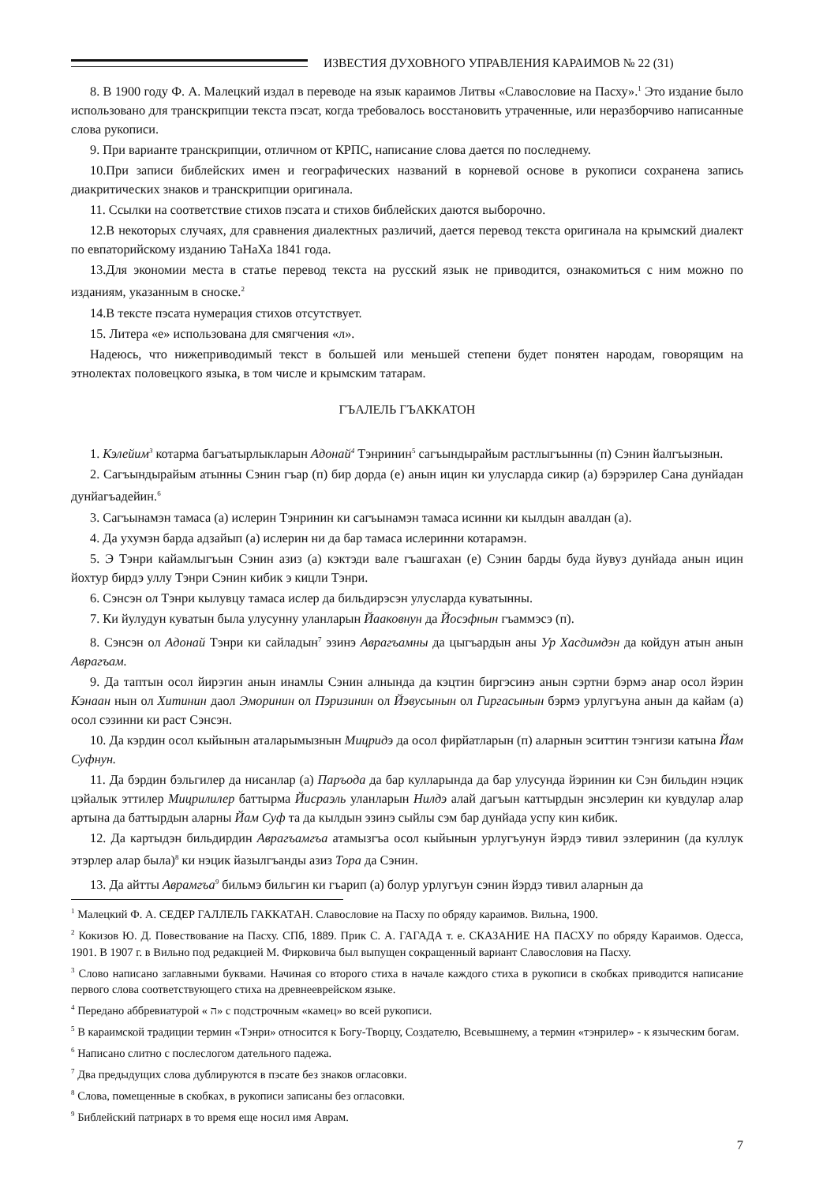ИЗВЕСТИЯ ДУХОВНОГО УПРАВЛЕНИЯ КАРАИМОВ № 22 (31)
8. В 1900 году Ф. А. Малецкий издал в переводе на язык караимов Литвы «Славословие на Пасху».<sup>1</sup> Это издание было использовано для транскрипции текста пэсат, когда требовалось восстановить утраченные, или неразборчиво написанные слова рукописи.
9. При варианте транскрипции, отличном от КРПС, написание слова дается по последнему.
10.При записи библейских имен и географических названий в корневой основе в рукописи сохранена запись диакритических знаков и транскрипции оригинала.
11. Ссылки на соответствие стихов пэсата и стихов библейских даются выборочно.
12.В некоторых случаях, для сравнения диалектных различий, дается перевод текста оригинала на крымский диалект по евпаторийскому изданию ТаНаХа 1841 года.
13.Для экономии места в статье перевод текста на русский язык не приводится, ознакомиться с ним можно по изданиям, указанным в сноске.<sup>2</sup>
14.В тексте пэсата нумерация стихов отсутствует.
15. Литера «е» использована для смягчения «л».
Надеюсь, что нижеприводимый текст в большей или меньшей степени будет понятен народам, говорящим на этнолектах половецкого языка, в том числе и крымским татарам.
ГЪАЛЕЛЬ ГЪАККАТОН
1. Кэлейим<sup>3</sup> котарма багъатырлыкларын Адонай<sup>4</sup> Тэнринин<sup>5</sup> сагъындырайым растлыгъынны (п) Сэнин йалгъызнын.
2. Сагъындырайым атынны Сэнин гъар (п) бир дорда (е) анын ицин ки улусларда сикир (а) бэрэрилер Сана дунйадан дунйагъадейин.<sup>6</sup>
3. Сагъынамэн тамаса (а) ислерин Тэнринин ки сагъынамэн тамаса исинни ки кылдын авалдан (а).
4. Да ухумэн барда адзайып (а) ислерин ни да бар тамаса ислеринни котарамэн.
5. Э Тэнри кайамлыгъын Сэнин азиз (а) кэктэди вале гъашгахан (е) Сэнин барды буда йувуз дунйада анын ицин йохтур бирдэ уллу Тэнри Сэнин кибик э кицли Тэнри.
6. Сэнсэн ол Тэнри кылувцу тамаса ислер да бильдирэсэн улусларда куватынны.
7. Ки йулудун куватын была улусунну уланларын Йааковнун да Йосэфнын гъаммэсэ (п).
8. Сэнсэн ол Адонай Тэнри ки сайладын<sup>7</sup> эзинэ Аврагъамны да цыгъардын аны Ур Хасдимдэн да койдун атын анын Аврагъам.
9. Да таптын осол йирэгин анын инамлы Сэнин алнында да кэцтин биргэсинэ анын сэртни бэрмэ анар осол йэрин Кэнаан нын ол Хитинин даол Эморинин ол Пэризинин ол Йэвусынын ол Гиргасынын бэрмэ урлугъуна анын да кайам (а) осол сэзинни ки раст Сэнсэн.
10. Да кэрдин осол кыйынын аталарымызнын Мицридэ да осол фирйатларын (п) аларнын эситтин тэнгизи катына Йам Суфнун.
11. Да бэрдин бэльгилер да нисанлар (а) Паръода да бар кулларында да бар улусунда йэринин ки Сэн бильдин нэцик цэйалык эттилер Мицрилилер баттырма Йисраэль уланларын Нилдэ алай дагъын каттырдын энсэлерин ки кувдулар алар артына да баттырдын аларны Йам Суф та да кылдын эзинэ сыйлы сэм бар дунйада успу кин кибик.
12. Да картыдэн бильдирдин Аврагъамгъа атамызгъа осол кыйынын урлугъунун йэрдэ тивил эзлеринин (да куллук этэрлер алар была)<sup>8</sup> ки нэцик йазылгъанды азиз Тора да Сэнин.
13. Да айтты Аврамгъа<sup>9</sup> бильмэ бильгин ки гъарип (а) болур урлугъун сэнин йэрдэ тивил аларнын да
<sup>1</sup> Малецкий Ф. А. СЕДЕР ГАЛЛЕЛЬ ГАККАТАН. Славословие на Пасху по обряду караимов. Вильна, 1900.
<sup>2</sup> Кокизов Ю. Д. Повествование на Пасху. СПб, 1889. Прик С. А. ГАГАДА т. е. СКАЗАНИЕ НА ПАСХУ по обряду Караимов. Одесса, 1901. В 1907 г. в Вильно под редакцией М. Фирковича был выпущен сокращенный вариант Славословия на Пасху.
<sup>3</sup> Слово написано заглавными буквами. Начиная со второго стиха в начале каждого стиха в рукописи в скобках приводится написание первого слова соответствующего стиха на древнееврейском языке.
<sup>4</sup> Передано аббревиатурой « ה» с подстрочным «камец» во всей рукописи.
<sup>5</sup> В караимской традиции термин «Тэнри» относится к Богу-Творцу, Создателю, Всевышнему, а термин «тэнрилер» - к языческим богам.
<sup>6</sup> Написано слитно с послеслогом дательного падежа.
<sup>7</sup> Два предыдущих слова дублируются в пэсате без знаков огласовки.
<sup>8</sup> Слова, помещенные в скобках, в рукописи записаны без огласовки.
<sup>9</sup> Библейский патриарх в то время еще носил имя Аврам.
7